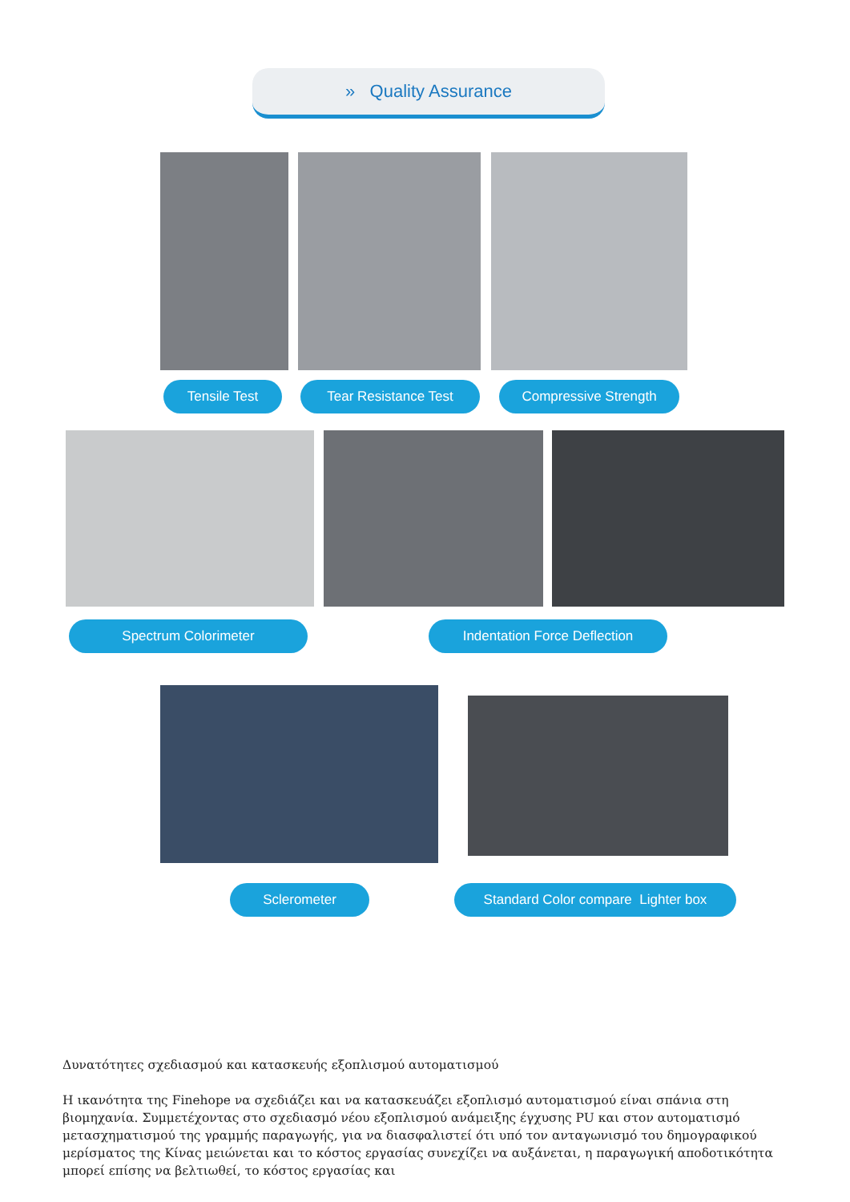» Quality Assurance
Tensile Test Tear Resistance Test Compressive Strength
Spectrum Colorimeter Indentation Force Deflection
Sclerometer
Standard Color compare Lighter box
Δυνατότητες σχεδιασμού και κατασκευής εξοπλισμού αυτοματισμού
Η ικανότητα της Finehope να σχεδιάζει και να κατασκευάζει εξοπλισμό αυτοματισμού είναι σπάνια στη βιομηχανία. Συμμετέχοντας στο σχεδιασμό νέου εξοπλισμού ανάμειξης έγχυσης PU και στον αυτοματισμό μετασχηματισμού της γραμμής παραγωγής, για να διασφαλιστεί ότι υπό τον ανταγωνισμό του δημογραφικού μερίσματος της Κίνας μειώνεται και το κόστος εργασίας συνεχίζει να αυξάνεται, η παραγωγική αποδοτικότητα μπορεί επίσης να βελτιωθεί, το κόστος εργασίας και